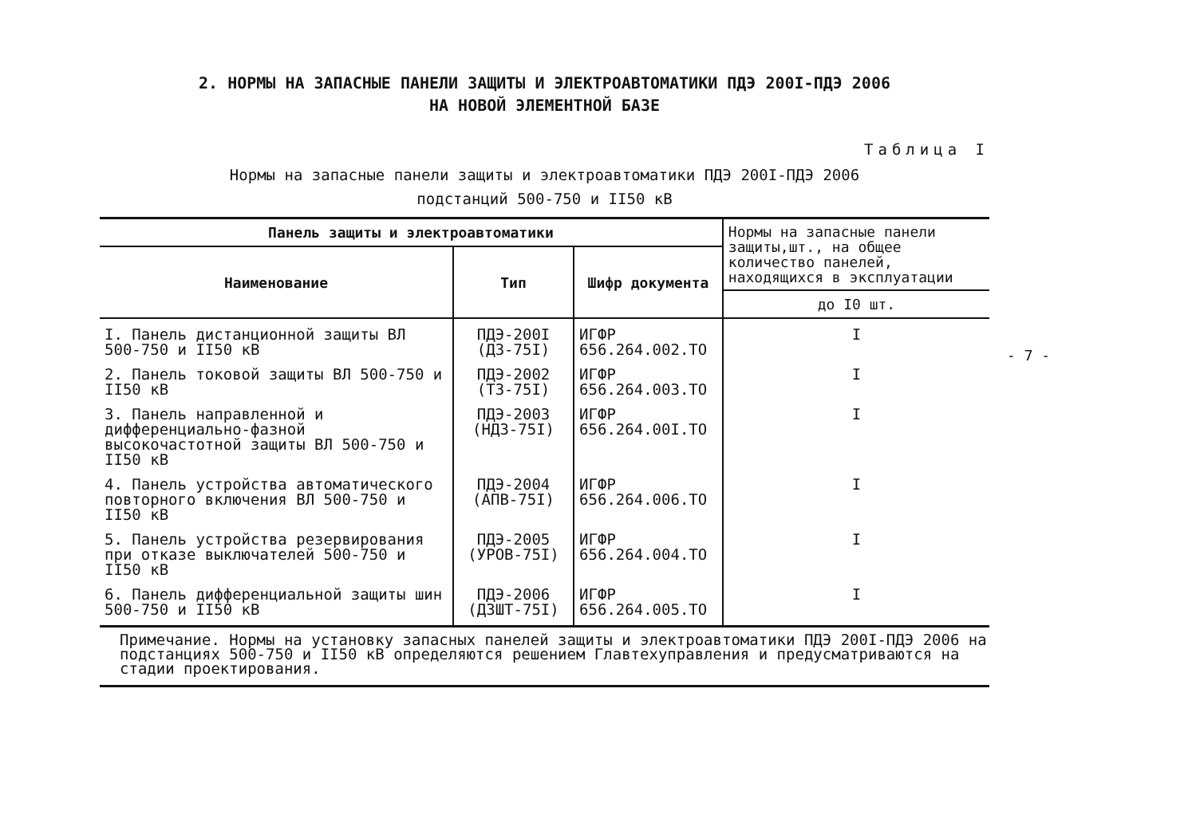2. НОРМЫ НА ЗАПАСНЫЕ ПАНЕЛИ ЗАЩИТЫ И ЭЛЕКТРОАВТОМАТИКИ ПДЭ 200I-ПДЭ 2006
НА НОВОЙ ЭЛЕМЕНТНОЙ БАЗЕ
Таблица I
Нормы на запасные панели защиты и электроавтоматики ПДЭ 200I-ПДЭ 2006
подстанций 500-750 и II50 кВ
| Панель защиты и электроавтоматики | | | Нормы на запасные панели защиты,шт., на общее количество панелей, находящихся в эксплуатации |
| --- | --- | --- | --- |
| Наименование | Тип | Шифр документа | |
| | | | до I0 шт. |
| I. Панель дистанционной защиты ВЛ 500-750 и II50 кВ | ПДЭ-200I (ДЗ-75I) | ИГФР 656.264.002.ТО | I |
| 2. Панель токовой защиты ВЛ 500-750 и II50 кВ | ПДЭ-2002 (ТЗ-75I) | ИГФР 656.264.003.ТО | I |
| 3. Панель направленной и дифференциально-фазной высокочастотной защиты ВЛ 500-750 и II50 кВ | ПДЭ-2003 (НДЗ-75I) | ИГФР 656.264.00I.ТО | I |
| 4. Панель устройства автоматического повторного включения ВЛ 500-750 и II50 кВ | ПДЭ-2004 (АПВ-75I) | ИГФР 656.264.006.ТО | I |
| 5. Панель устройства резервирования при отказе выключателей 500-750 и II50 кВ | ПДЭ-2005 (УРОВ-75I) | ИГФР 656.264.004.ТО | I |
| 6. Панель дифференциальной защиты шин 500-750 и II50 кВ | ПДЭ-2006 (ДЗШТ-75I) | ИГФР 656.264.005.ТО | I |
Примечание. Нормы на установку запасных панелей защиты и электроавтоматики ПДЭ 200I-ПДЭ 2006 на подстанциях 500-750 и II50 кВ определяются решением Главтехуправления и предусматриваются на стадии проектирования.
- 7 -